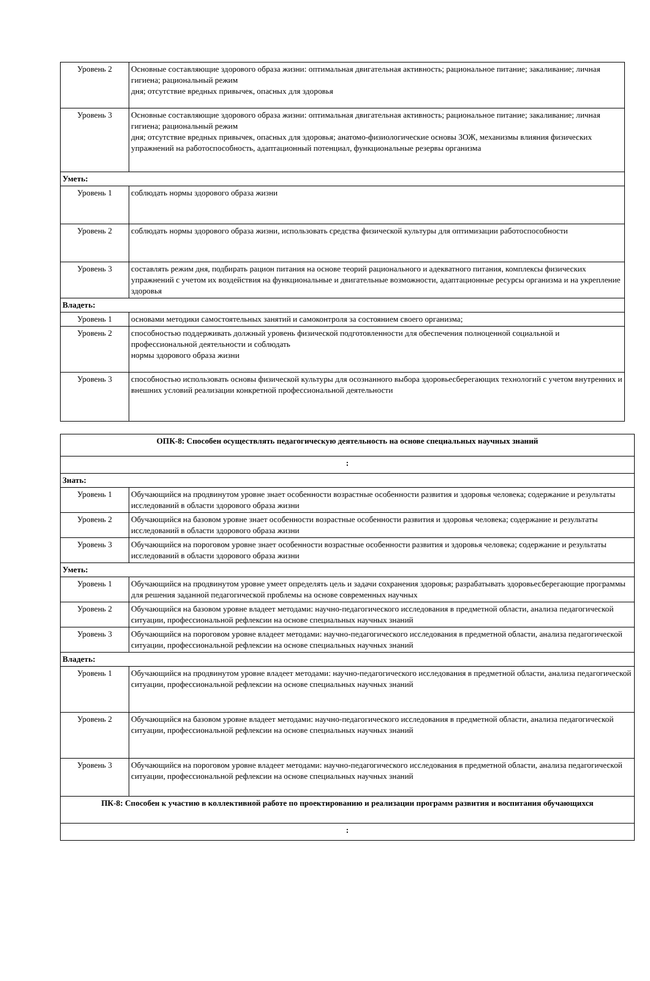| Уровень 2 | Основные составляющие здорового образа жизни: оптимальная двигательная активность; рациональное питание; закаливание; личная гигиена; рациональный режим дня; отсутствие вредных привычек, опасных для здоровья |
| Уровень 3 | Основные составляющие здорового образа жизни: оптимальная двигательная активность; рациональное питание; закаливание; личная гигиена; рациональный режим дня; отсутствие вредных привычек, опасных для здоровья; анатомо-физиологические основы ЗОЖ, механизмы влияния физических упражнений на работоспособность, адаптационный потенциал, функциональные резервы организма |
| Уметь: | |
| Уровень 1 | соблюдать нормы здорового образа жизни |
| Уровень 2 | соблюдать нормы здорового образа жизни, использовать средства физической культуры для оптимизации работоспособности |
| Уровень 3 | составлять режим дня, подбирать рацион питания на основе теорий рационального и адекватного питания, комплексы физических упражнений с учетом их воздействия на функциональные и двигательные возможности, адаптационные ресурсы организма и на укрепление здоровья |
| Владеть: | |
| Уровень 1 | основами методики самостоятельных занятий и самоконтроля за состоянием своего организма; |
| Уровень 2 | способностью поддерживать должный уровень физической подготовленности для обеспечения полноценной социальной и профессиональной деятельности и соблюдать нормы здорового образа жизни |
| Уровень 3 | способностью использовать основы физической культуры для осознанного выбора здоровьесберегающих технологий с учетом внутренних и внешних условий реализации конкретной профессиональной деятельности |
| ОПК-8: Способен осуществлять педагогическую деятельность на основе специальных научных знаний | |
| : | |
| Знать: | |
| Уровень 1 | Обучающийся на продвинутом уровне знает особенности возрастные особенности развития и здоровья человека; содержание и результаты исследований в области здорового образа жизни |
| Уровень 2 | Обучающийся на базовом уровне знает особенности возрастные особенности развития и здоровья человека; содержание и результаты исследований в области здорового образа жизни |
| Уровень 3 | Обучающийся на пороговом уровне знает особенности возрастные особенности развития и здоровья человека; содержание и результаты исследований в области здорового образа жизни |
| Уметь: | |
| Уровень 1 | Обучающийся на продвинутом уровне умеет определять цель и задачи сохранения здоровья; разрабатывать здоровьесберегающие программы для решения заданной педагогической проблемы на основе современных научных |
| Уровень 2 | Обучающийся на базовом уровне владеет методами: научно-педагогического исследования в предметной области, анализа педагогической ситуации, профессиональной рефлексии на основе специальных научных знаний |
| Уровень 3 | Обучающийся на пороговом уровне владеет методами: научно-педагогического исследования в предметной области, анализа педагогической ситуации, профессиональной рефлексии на основе специальных научных знаний |
| Владеть: | |
| Уровень 1 | Обучающийся на продвинутом уровне владеет методами: научно-педагогического исследования в предметной области, анализа педагогической ситуации, профессиональной рефлексии на основе специальных научных знаний |
| Уровень 2 | Обучающийся на базовом уровне владеет методами: научно-педагогического исследования в предметной области, анализа педагогической ситуации, профессиональной рефлексии на основе специальных научных знаний |
| Уровень 3 | Обучающийся на пороговом уровне владеет методами: научно-педагогического исследования в предметной области, анализа педагогической ситуации, профессиональной рефлексии на основе специальных научных знаний |
| ПК-8: Способен к участию в коллективной работе по проектированию и реализации программ развития и воспитания обучающихся | |
| : | |